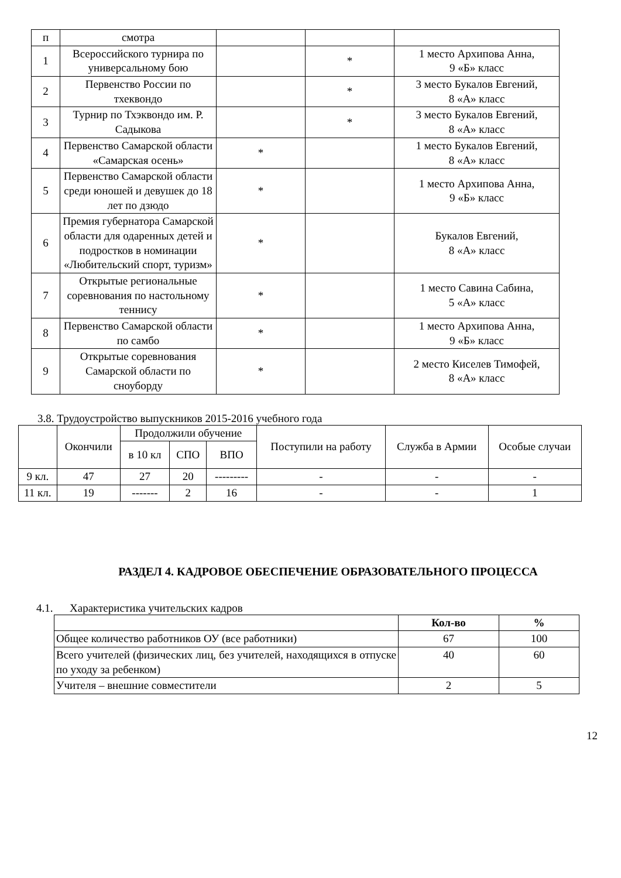| п | смотра | | | |
| 1 | Всероссийского турнира по универсальному бою | | * | 1 место Архипова Анна, 9 «Б» класс |
| 2 | Первенство России по тхеквондо | | * | 3 место Букалов Евгений, 8 «А» класс |
| 3 | Турнир по Тхэквондо им. Р. Садыкова | | * | 3 место Букалов Евгений, 8 «А» класс |
| 4 | Первенство Самарской области «Самарская осень» | * | | 1 место Букалов Евгений, 8 «А» класс |
| 5 | Первенство Самарской области среди юношей и девушек до 18 лет по дзюдо | * | | 1 место Архипова Анна, 9 «Б» класс |
| 6 | Премия губернатора Самарской области для одаренных детей и подростков в номинации «Любительский спорт, туризм» | * | | Букалов Евгений, 8 «А» класс |
| 7 | Открытые региональные соревнования по настольному теннису | * | | 1 место Савина Сабина, 5 «А» класс |
| 8 | Первенство Самарской области по самбо | * | | 1 место Архипова Анна, 9 «Б» класс |
| 9 | Открытые соревнования Самарской области по сноуборду | * | | 2 место Киселев Тимофей, 8 «А» класс |
3.8. Трудоустройство выпускников 2015-2016 учебного года
| | Окончили | Продолжили обучение | | | Поступили на работу | Служба в Армии | Особые случаи |
| --- | --- | --- | --- | --- | --- | --- | --- |
| | | в 10 кл | СПО | ВПО | | | |
| 9 кл. | 47 | 27 | 20 | --------- | - | - | - |
| 11 кл. | 19 | ------- | 2 | 16 | - | - | 1 |
РАЗДЕЛ 4. КАДРОВОЕ ОБЕСПЕЧЕНИЕ ОБРАЗОВАТЕЛЬНОГО ПРОЦЕССА
4.1. Характеристика учительских кадров
| | Кол-во | % |
| Общее количество работников ОУ (все работники) | 67 | 100 |
| Всего учителей (физических лиц, без учителей, находящихся в отпуске по уходу за ребенком) | 40 | 60 |
| Учителя – внешние совместители | 2 | 5 |
12